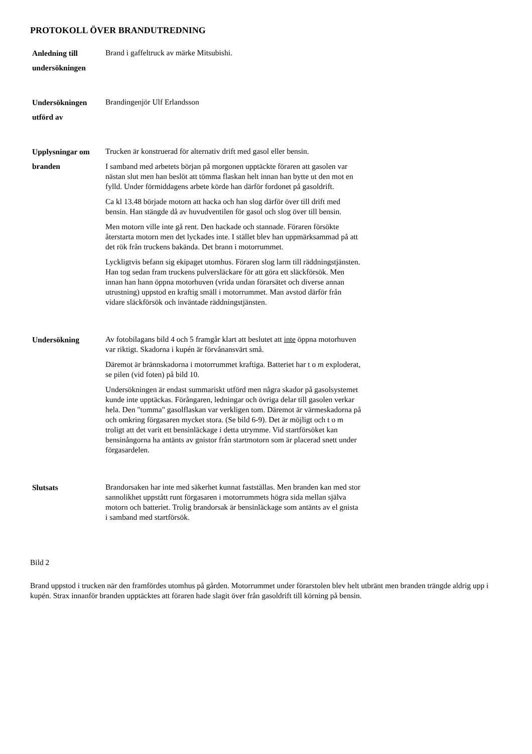PROTOKOLL ÖVER BRANDUTREDNING
Anledning till undersökningen
Brand i gaffeltruck av märke Mitsubishi.
Undersökningen utförd av
Brandingenjör Ulf Erlandsson
Upplysningar om branden
Trucken är konstruerad för alternativ drift med gasol eller bensin.
I samband med arbetets början på morgonen upptäckte föraren att gasolen var nästan slut men han beslöt att tömma flaskan helt innan han bytte ut den mot en fylld. Under förmiddagens arbete körde han därför fordonet på gasoldrift.
Ca kl 13.48 började motorn att hacka och han slog därför över till drift med bensin. Han stängde då av huvudventilen för gasol och slog över till bensin.
Men motorn ville inte gå rent. Den hackade och stannade. Föraren försökte återstarta motorn men det lyckades inte. I stället blev han uppmärksammad på att det rök från truckens bakända. Det brann i motorrummet.
Lyckligtvis befann sig ekipaget utomhus. Föraren slog larm till räddningstjänsten. Han tog sedan fram truckens pulversläckare för att göra ett släckförsök. Men innan han hann öppna motorhuven (vrida undan förarsätet och diverse annan utrustning) uppstod en kraftig smäll i motorrummet. Man avstod därför från vidare släckförsök och inväntade räddningstjänsten.
Undersökning
Av fotobilagans bild 4 och 5 framgår klart att beslutet att inte öppna motorhuven var riktigt. Skadorna i kupén är förvånansvärt små.
Däremot är brännskadorna i motorrummet kraftiga. Batteriet har t o m exploderat, se pilen (vid foten) på bild 10.
Undersökningen är endast summariskt utförd men några skador på gasolsystemet kunde inte upptäckas. Förångaren, ledningar och övriga delar till gasolen verkar hela. Den "tomma" gasolflaskan var verkligen tom. Däremot är värmeskadorna på och omkring förgasaren mycket stora. (Se bild 6-9). Det är möjligt och t o m troligt att det varit ett bensinläckage i detta utrymme. Vid startförsöket kan bensinångorna ha antänts av gnistor från startmotorn som är placerad snett under förgasardelen.
Slutsats
Brandorsaken har inte med säkerhet kunnat fastställas. Men branden kan med stor sannolikhet uppstått runt förgasaren i motorrummets högra sida mellan själva motorn och batteriet. Trolig brandorsak är bensinläckage som antänts av el gnista i samband med startförsök.
Bild 2
Brand uppstod i trucken när den framfördes utomhus på gården. Motorrummet under förarstolen blev helt utbränt men branden trängde aldrig upp i kupén. Strax innanför branden upptäcktes att föraren hade slagit över från gasoldrift till körning på bensin.